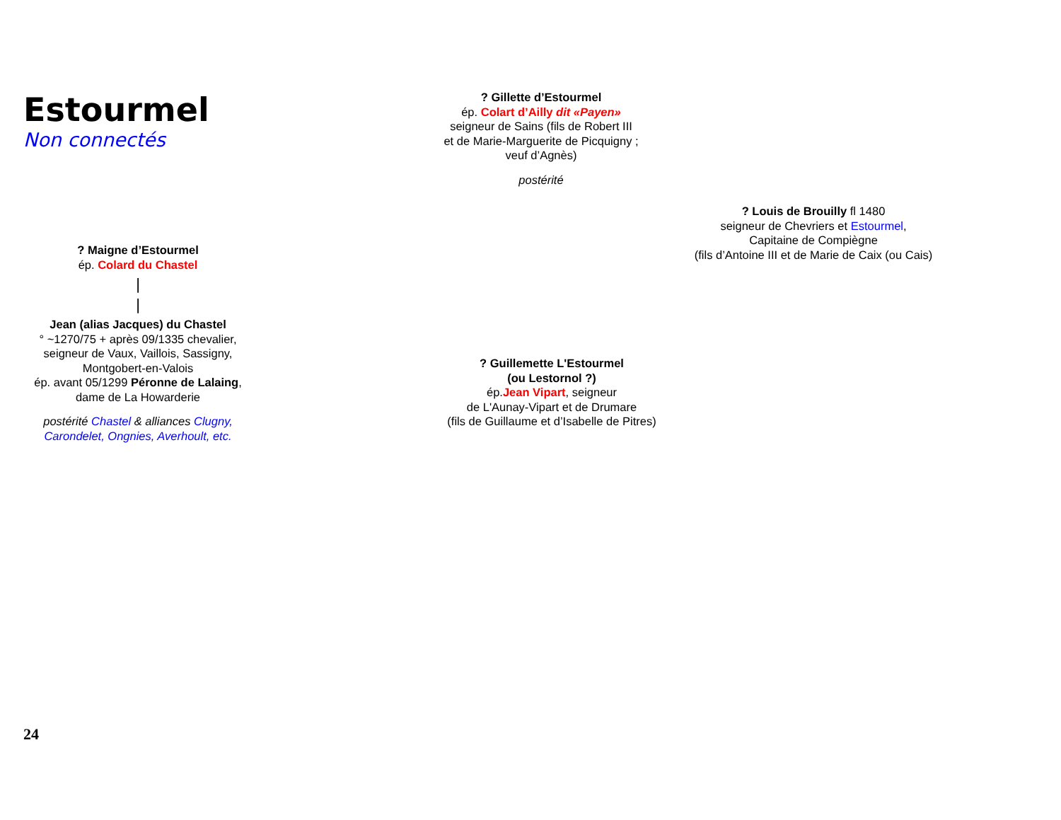Estourmel
Non connectés
? Gillette d’Estourmel
ép. Colart d’Ailly dit «Payen»
seigneur de Sains (fils de Robert III
et de Marie-Marguerite de Picquigny ;
veuf d’Agnès)
postérité
? Louis de Brouilly fl 1480
seigneur de Chevriers et Estourmel,
Capitaine de Compiègne
(fils d’Antoine III et de Marie de Caix (ou Cais)
? Maigne d’Estourmel
ép. Colard du Chastel
|
|
Jean (alias Jacques) du Chastel
° ~1270/75 + après 09/1335 chevalier,
seigneur de Vaux, Vaillois, Sassigny,
Montgobert-en-Valois
ép. avant 05/1299 Péronne de Lalaing,
dame de La Howarderie
postérité Chastel & alliances Clugny,
Carondelet, Ongnies, Averhoult, etc.
? Guillemette L'Estourmel
(ou Lestornol ?)
ép.Jean Vipart, seigneur
de L'Aunay-Vipart et de Drumare
(fils de Guillaume et d’Isabelle de Pitres)
24